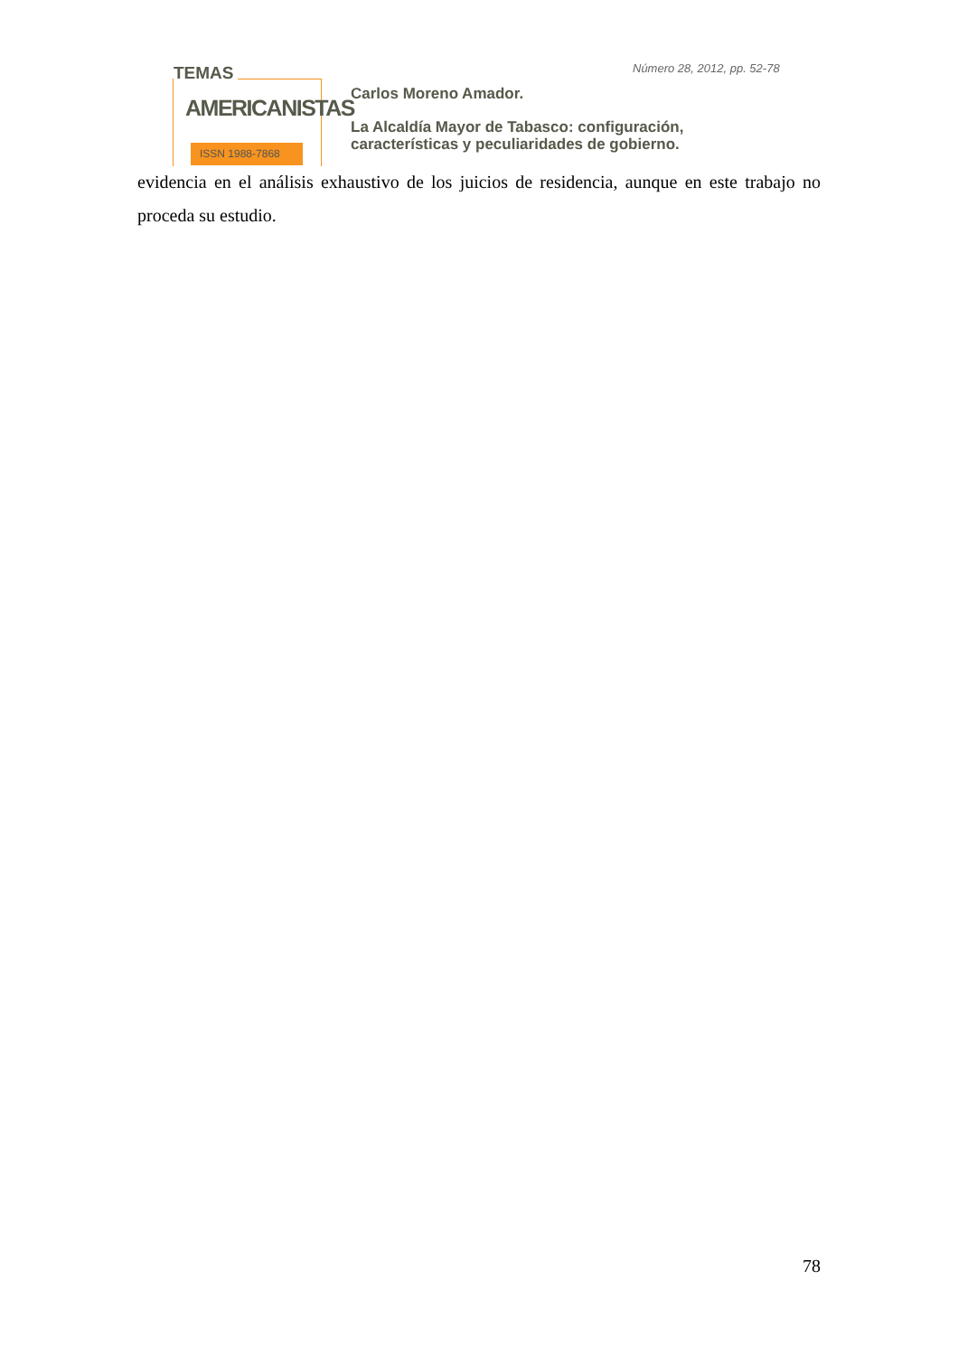TEMAS
AMERICANISTAS
ISSN 1988-7868
Número 28, 2012, pp. 52-78
Carlos Moreno Amador.
La Alcaldía Mayor de Tabasco: configuración,
características y peculiaridades de gobierno.
evidencia en el análisis exhaustivo de los juicios de residencia, aunque en este trabajo no proceda su estudio.
78